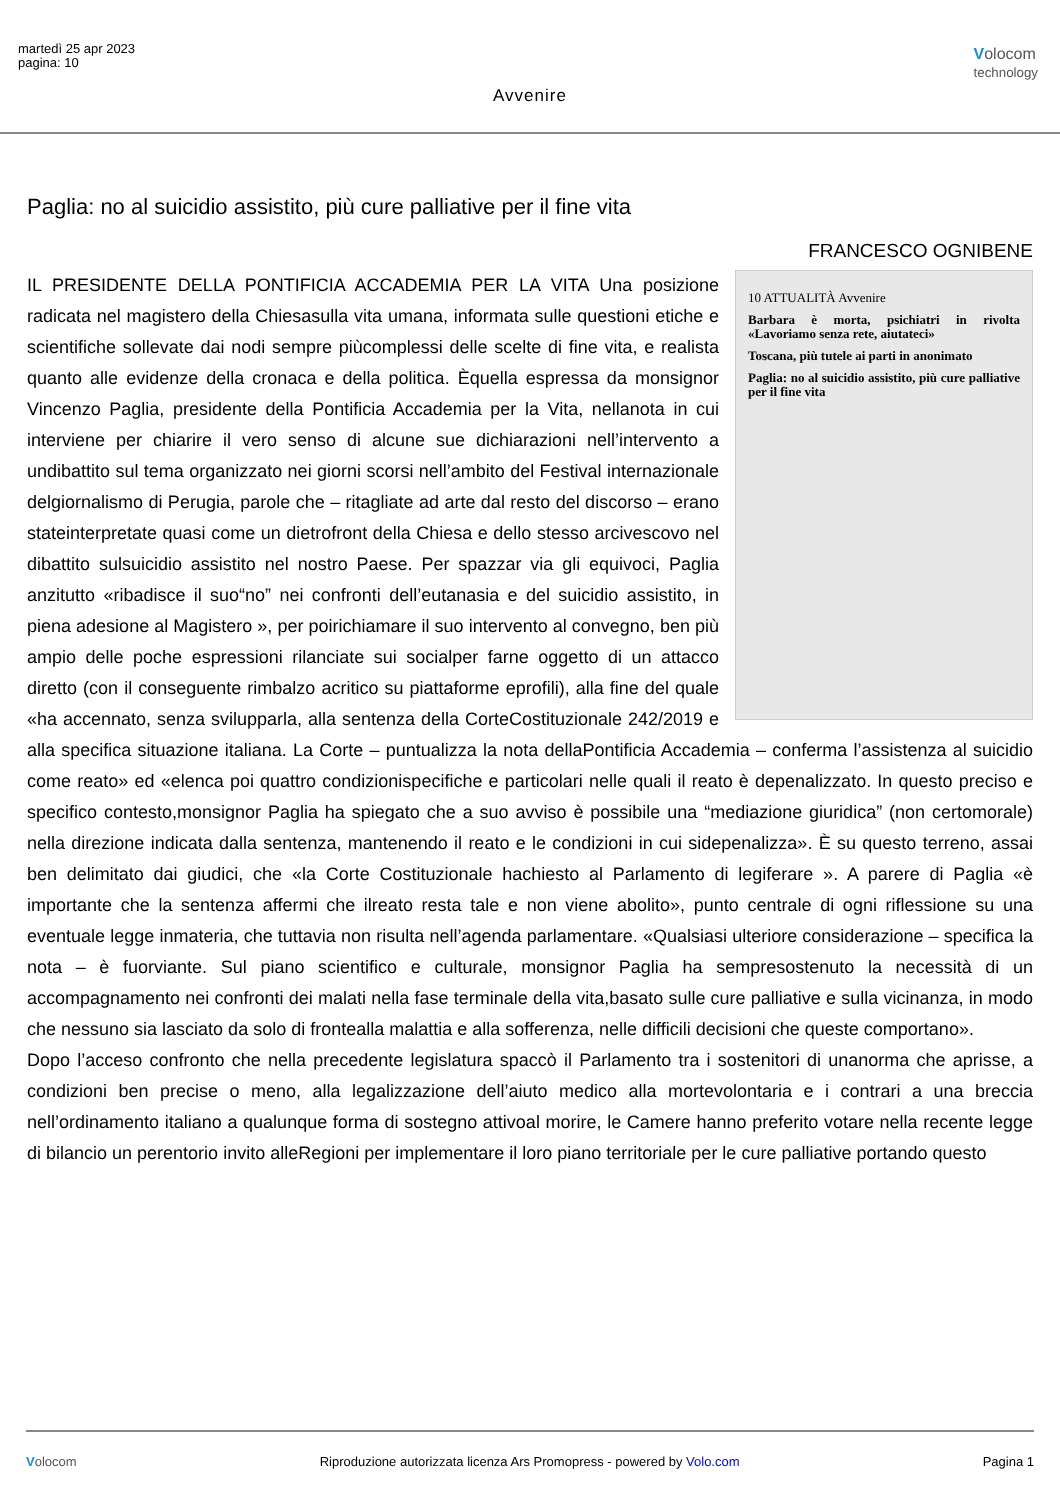martedì 25 apr 2023
pagina: 10
Volocom
technology
Avvenire
Paglia: no al suicidio assistito, più cure palliative per il fine vita
FRANCESCO OGNIBENE
10 ATTUALITÀ Avvenire
Barbara è morta, psichiatri in rivolta «Lavoriamo senza rete, aiutateci»
Toscana, più tutele ai parti in anonimato
Paglia: no al suicidio assistito, più cure palliative per il fine vita
IL PRESIDENTE DELLA PONTIFICIA ACCADEMIA PER LA VITA Una posizione radicata nel magistero della Chiesasulla vita umana, informata sulle questioni etiche e scientifiche sollevate dai nodi sempre piùcomplessi delle scelte di fine vita, e realista quanto alle evidenze della cronaca e della politica. Èquella espressa da monsignor Vincenzo Paglia, presidente della Pontificia Accademia per la Vita, nellanota in cui interviene per chiarire il vero senso di alcune sue dichiarazioni nell’intervento a undibattito sul tema organizzato nei giorni scorsi nell’ambito del Festival internazionale delgiornalismo di Perugia, parole che – ritagliate ad arte dal resto del discorso – erano stateinterpretate quasi come un dietrofront della Chiesa e dello stesso arcivescovo nel dibattito sulsuicidio assistito nel nostro Paese. Per spazzar via gli equivoci, Paglia anzitutto «ribadisce il suo“no” nei confronti dell’eutanasia e del suicidio assistito, in piena adesione al Magistero », per poirichiamare il suo intervento al convegno, ben più ampio delle poche espressioni rilanciate sui socialper farne oggetto di un attacco diretto (con il conseguente rimbalzo acritico su piattaforme eprofili), alla fine del quale «ha accennato, senza svilupparla, alla sentenza della CorteCostituzionale 242/2019 e alla specifica situazione italiana. La Corte – puntualizza la nota dellaPontificia Accademia – conferma l’assistenza al suicidio come reato» ed «elenca poi quattro condizionispecifiche e particolari nelle quali il reato è depenalizzato. In questo preciso e specifico contesto,monsignor Paglia ha spiegato che a suo avviso è possibile una “mediazione giuridica” (non certomorale) nella direzione indicata dalla sentenza, mantenendo il reato e le condizioni in cui sidepenalizza». È su questo terreno, assai ben delimitato dai giudici, che «la Corte Costituzionale hachiesto al Parlamento di legiferare ». A parere di Paglia «è importante che la sentenza affermi che ilreato resta tale e non viene abolito», punto centrale di ogni riflessione su una eventuale legge inmateria, che tuttavia non risulta nell’agenda parlamentare. «Qualsiasi ulteriore considerazione – specifica la nota – è fuorviante. Sul piano scientifico e culturale, monsignor Paglia ha sempresostenuto la necessità di un accompagnamento nei confronti dei malati nella fase terminale della vita,basato sulle cure palliative e sulla vicinanza, in modo che nessuno sia lasciato da solo di frontealla malattia e alla sofferenza, nelle difficili decisioni che queste comportano».
Dopo l’acceso confronto che nella precedente legislatura spaccò il Parlamento tra i sostenitori di unanorma che aprisse, a condizioni ben precise o meno, alla legalizzazione dell’aiuto medico alla mortevolontaria e i contrari a una breccia nell’ordinamento italiano a qualunque forma di sostegno attivoal morire, le Camere hanno preferito votare nella recente legge di bilancio un perentorio invito alleRegioni per implementare il loro piano territoriale per le cure palliative portando questo
Volocom Riproduzione autorizzata licenza Ars Promopress - powered by Volo.com Pagina 1